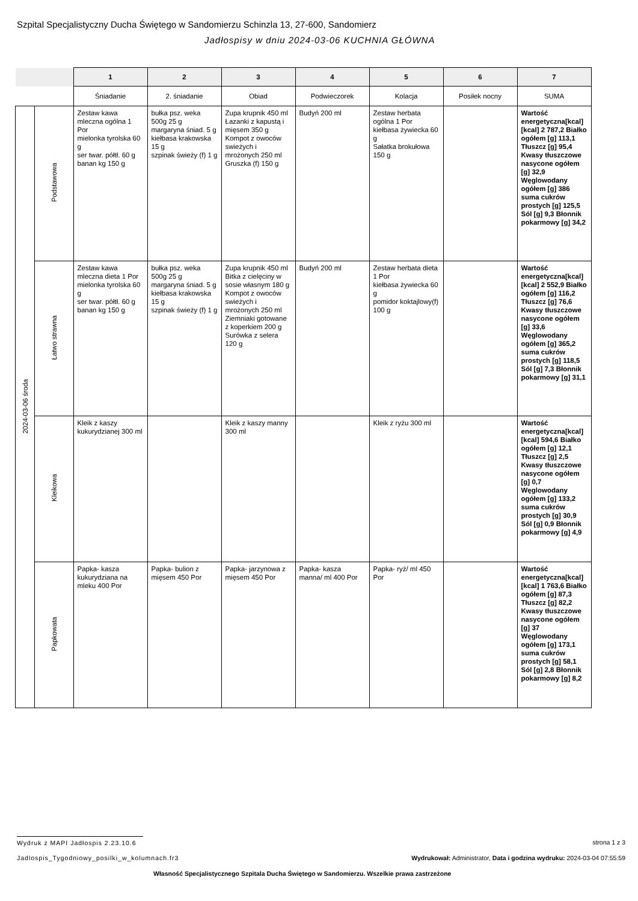Szpital Specjalistyczny Ducha Świętego w Sandomierzu Schinzla 13, 27-600, Sandomierz
Jadłospisy w dniu 2024-03-06 KUCHNIA GŁÓWNA
| | | 1 | 2 | 3 | 4 | 5 | 6 | 7 |
| --- | --- | --- | --- | --- | --- | --- | --- | --- |
| | | Śniadanie | 2. śniadanie | Obiad | Podwieczorek | Kolacja | Posiłek nocny | SUMA |
| 2024-03-06 środa | Podstawowa | Zestaw kawa mleczna ogólna 1 Por mielonka tyrolska 60 g ser twar. półtł. 60 g banan kg 150 g | bułka psz. weka 500g 25 g margaryna śniad. 5 g kiełbasa krakowska 15 g szpinak świeży (f) 1 g | Zupa krupnik 450 ml Łazanki z kapustą i mięsem 350 g Kompot z owoców swieżych i mrożonych 250 ml Gruszka (f) 150 g | Budyń 200 ml | Zestaw herbata ogólna 1 Por kiełbasa żywiecka 60 g Sałatka brokułowa 150 g | | Wartość energetyczna[kcal] [kcal] 2 787,2 Białko ogółem [g] 113,1 Tłuszcz [g] 95,4 Kwasy tłuszczowe nasycone ogółem [g] 32,9 Węglowodany ogółem [g] 386 suma cukrów prostych [g] 125,5 Sól [g] 9,3 Błonnik pokarmowy [g] 34,2 |
| | Łatwo strawna | Zestaw kawa mleczna dieta 1 Por mielonka tyrolska 60 g ser twar. półtł. 60 g banan kg 150 g | bułka psz. weka 500g 25 g margaryna śniad. 5 g kiełbasa krakowska 15 g szpinak świeży (f) 1 g | Zupa krupnik 450 ml Bitka z cielęciny w sosie własnym 180 g Kompot z owoców swieżych i mrożonych 250 ml Ziemniaki gotowane z koperkiem 200 g Surówka z selera 120 g | Budyń 200 ml | Zestaw herbata dieta 1 Por kiełbasa żywiecka 60 g pomidor koktajlowy(f) 100 g | | Wartość energetyczna[kcal] [kcal] 2 552,9 Białko ogółem [g] 116,2 Tłuszcz [g] 76,6 Kwasy tłuszczowe nasycone ogółem [g] 33,6 Węglowodany ogółem [g] 365,2 suma cukrów prostych [g] 118,5 Sól [g] 7,3 Błonnik pokarmowy [g] 31,1 |
| | Kleikowa | Kleik z kaszy kukurydzianej 300 ml | | Kleik z kaszy manny 300 ml | | Kleik z ryżu 300 ml | | Wartość energetyczna[kcal] [kcal] 594,6 Białko ogółem [g] 12,1 Tłuszcz [g] 2,5 Kwasy tłuszczowe nasycone ogółem [g] 0,7 Węglowodany ogółem [g] 133,2 suma cukrów prostych [g] 30,9 Sól [g] 0,9 Błonnik pokarmowy [g] 4,9 |
| | Papkowata | Papka- kasza kukurydziana na mleku 400 Por | Papka- bulion z mięsem 450 Por | Papka- jarzynowa z mięsem 450 Por | Papka- kasza manna/ ml 400 Por | Papka- ryż/ ml 450 Por | | Wartość energetyczna[kcal] [kcal] 1 763,6 Białko ogółem [g] 87,3 Tłuszcz [g] 82,2 Kwasy tłuszczowe nasycone ogółem [g] 37 Węglowodany ogółem [g] 173,1 suma cukrów prostych [g] 58,1 Sól [g] 2,8 Błonnik pokarmowy [g] 8,2 |
Wydruk z MAPI Jadłospis 2.23.10.6
strona 1 z 3
Jadlospis_Tygodniowy_posilki_w_kolumnach.fr3
Wydrukował: Administrator, Data i godzina wydruku: 2024-03-04 07:55:59
Własność Specjalistycznego Szpitala Ducha Świętego w Sandomierzu. Wszelkie prawa zastrzeżone